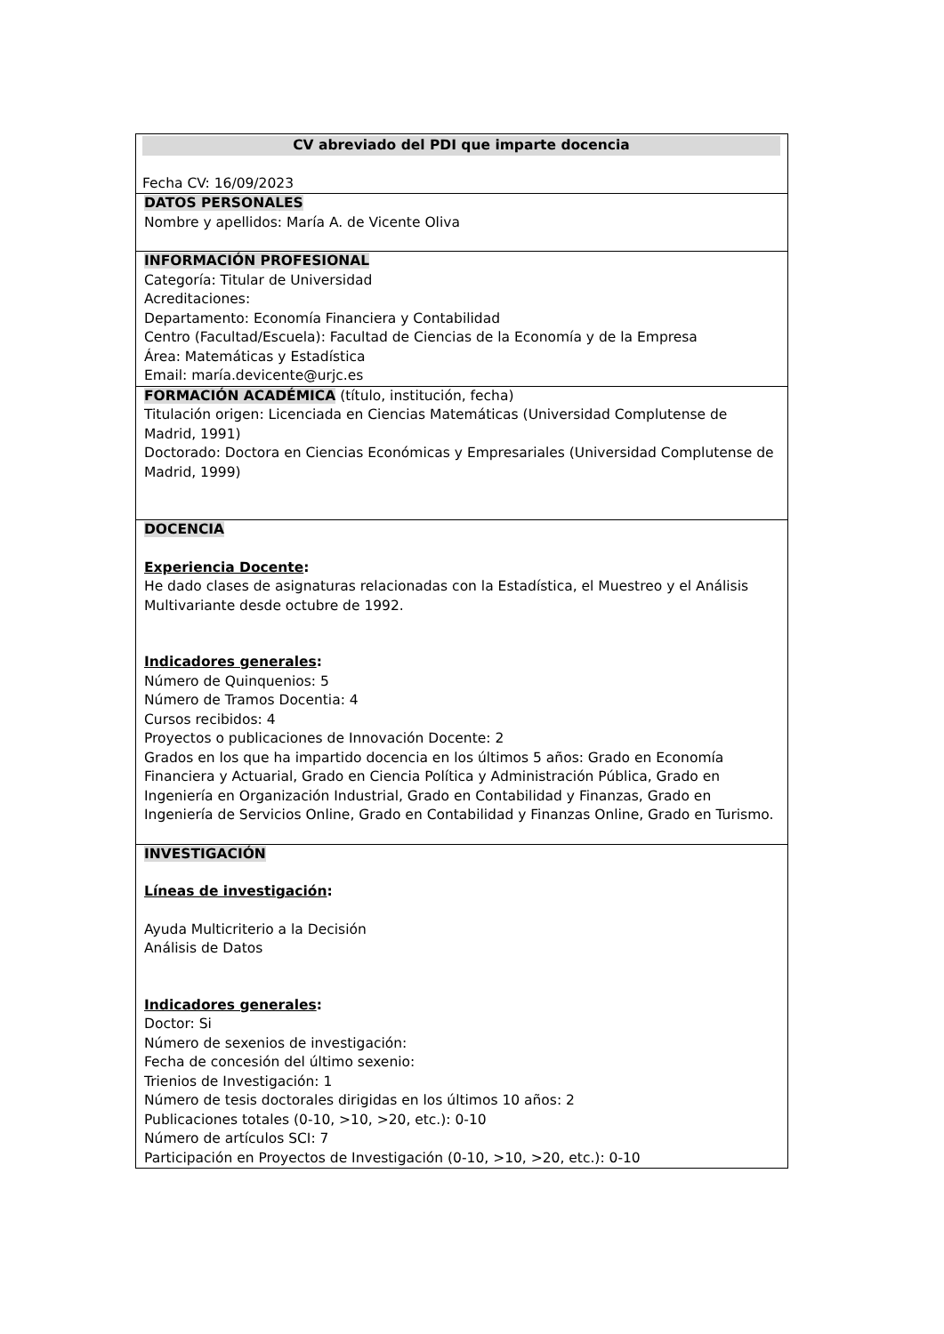| CV abreviado del PDI que imparte docencia Fecha CV: 16/09/2023 |
| DATOS PERSONALES Nombre y apellidos: María A. de Vicente Oliva |
| INFORMACIÓN PROFESIONAL Categoría: Titular de Universidad Acreditaciones: Departamento: Economía Financiera y Contabilidad Centro (Facultad/Escuela): Facultad de Ciencias de la Economía y de la Empresa Área: Matemáticas y Estadística Email: maría.devicente@urjc.es |
| FORMACIÓN ACADÉMICA (título, institución, fecha) Titulación origen: Licenciada en Ciencias Matemáticas (Universidad Complutense de Madrid, 1991) Doctorado: Doctora en Ciencias Económicas y Empresariales (Universidad Complutense de Madrid, 1999) |
| DOCENCIA Experiencia Docente : He dado clases de asignaturas relacionadas con la Estadística, el Muestreo y el Análisis Multivariante desde octubre de 1992. Indicadores generales : Número de Quinquenios: 5 Número de Tramos Docentia: 4 Cursos recibidos: 4 Proyectos o publicaciones de Innovación Docente: 2 Grados en los que ha impartido docencia en los últimos 5 años: Grado en Economía Financiera y Actuarial, Grado en Ciencia Política y Administración Pública, Grado en Ingeniería en Organización Industrial, Grado en Contabilidad y Finanzas, Grado en Ingeniería de Servicios Online, Grado en Contabilidad y Finanzas Online, Grado en Turismo. |
| INVESTIGACIÓN Líneas de investigación : Ayuda Multicriterio a la Decisión Análisis de Datos Indicadores generales : Doctor: Si Número de sexenios de investigación: Fecha de concesión del último sexenio: Trienios de Investigación: 1 Número de tesis doctorales dirigidas en los últimos 10 años: 2 Publicaciones totales (0-10, >10, >20, etc.): 0-10 Número de artículos SCI: 7 Participación en Proyectos de Investigación (0-10, >10, >20, etc.): 0-10 |